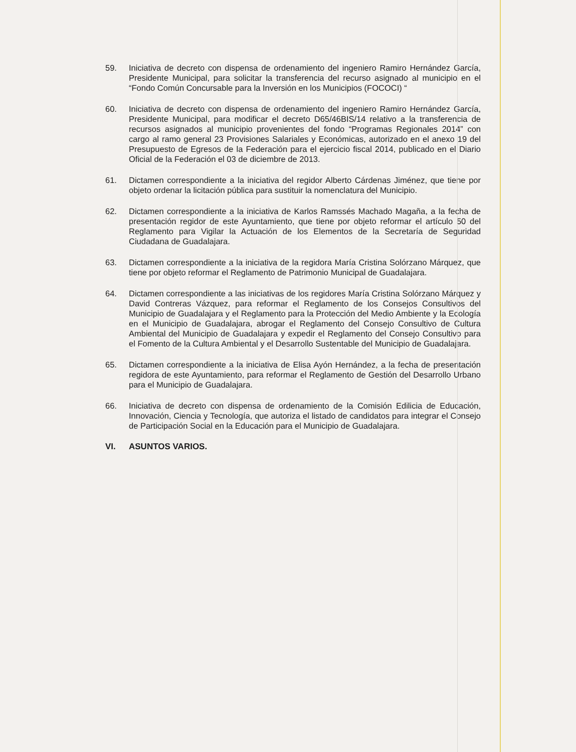59. Iniciativa de decreto con dispensa de ordenamiento del ingeniero Ramiro Hernández García, Presidente Municipal, para solicitar la transferencia del recurso asignado al municipio en el “Fondo Común Concursable para la Inversión en los Municipios (FOCOCI) “
60. Iniciativa de decreto con dispensa de ordenamiento del ingeniero Ramiro Hernández García, Presidente Municipal, para modificar el decreto D65/46BIS/14 relativo a la transferencia de recursos asignados al municipio provenientes del fondo “Programas Regionales 2014” con cargo al ramo general 23 Provisiones Salariales y Económicas, autorizado en el anexo 19 del Presupuesto de Egresos de la Federación para el ejercicio fiscal 2014, publicado en el Diario Oficial de la Federación el 03 de diciembre de 2013.
61. Dictamen correspondiente a la iniciativa del regidor Alberto Cárdenas Jiménez, que tiene por objeto ordenar la licitación pública para sustituir la nomenclatura del Municipio.
62. Dictamen correspondiente a la iniciativa de Karlos Ramssés Machado Magaña, a la fecha de presentación regidor de este Ayuntamiento, que tiene por objeto reformar el artículo 50 del Reglamento para Vigilar la Actuación de los Elementos de la Secretaría de Seguridad Ciudadana de Guadalajara.
63. Dictamen correspondiente a la iniciativa de la regidora María Cristina Solórzano Márquez, que tiene por objeto reformar el Reglamento de Patrimonio Municipal de Guadalajara.
64. Dictamen correspondiente a las iniciativas de los regidores María Cristina Solórzano Márquez y David Contreras Vázquez, para reformar el Reglamento de los Consejos Consultivos del Municipio de Guadalajara y el Reglamento para la Protección del Medio Ambiente y la Ecología en el Municipio de Guadalajara, abrogar el Reglamento del Consejo Consultivo de Cultura Ambiental del Municipio de Guadalajara y expedir el Reglamento del Consejo Consultivo para el Fomento de la Cultura Ambiental y el Desarrollo Sustentable del Municipio de Guadalajara.
65. Dictamen correspondiente a la iniciativa de Elisa Ayón Hernández, a la fecha de presentación regidora de este Ayuntamiento, para reformar el Reglamento de Gestión del Desarrollo Urbano para el Municipio de Guadalajara.
66. Iniciativa de decreto con dispensa de ordenamiento de la Comisión Edilicia de Educación, Innovación, Ciencia y Tecnología, que autoriza el listado de candidatos para integrar el Consejo de Participación Social en la Educación para el Municipio de Guadalajara.
VI. ASUNTOS VARIOS.